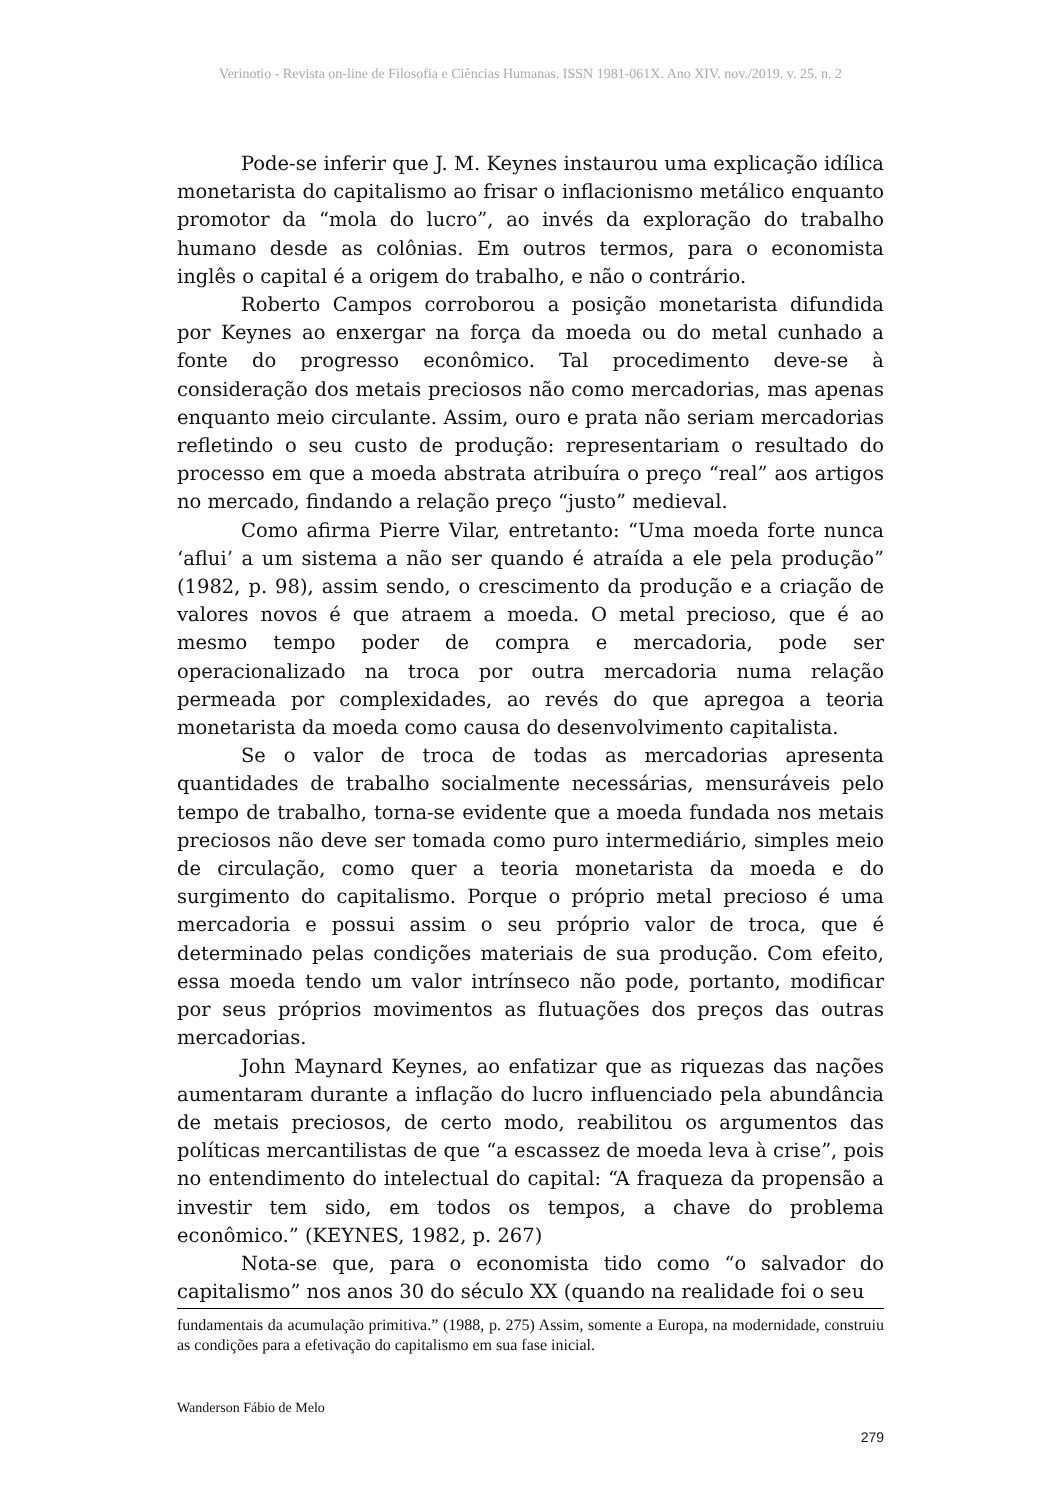Verinotio - Revista on-line de Filosofia e Ciências Humanas. ISSN 1981-061X. Ano XIV. nov./2019. v. 25. n. 2
Pode-se inferir que J. M. Keynes instaurou uma explicação idílica monetarista do capitalismo ao frisar o inflacionismo metálico enquanto promotor da “mola do lucro”, ao invés da exploração do trabalho humano desde as colônias. Em outros termos, para o economista inglês o capital é a origem do trabalho, e não o contrário.
Roberto Campos corroborou a posição monetarista difundida por Keynes ao enxergar na força da moeda ou do metal cunhado a fonte do progresso econômico. Tal procedimento deve-se à consideração dos metais preciosos não como mercadorias, mas apenas enquanto meio circulante. Assim, ouro e prata não seriam mercadorias refletindo o seu custo de produção: representariam o resultado do processo em que a moeda abstrata atribuíra o preço “real” aos artigos no mercado, findando a relação preço “justo” medieval.
Como afirma Pierre Vilar, entretanto: “Uma moeda forte nunca ‘aflui’ a um sistema a não ser quando é atraída a ele pela produção” (1982, p. 98), assim sendo, o crescimento da produção e a criação de valores novos é que atraem a moeda. O metal precioso, que é ao mesmo tempo poder de compra e mercadoria, pode ser operacionalizado na troca por outra mercadoria numa relação permeada por complexidades, ao revés do que apregoa a teoria monetarista da moeda como causa do desenvolvimento capitalista.
Se o valor de troca de todas as mercadorias apresenta quantidades de trabalho socialmente necessárias, mensuráveis pelo tempo de trabalho, torna-se evidente que a moeda fundada nos metais preciosos não deve ser tomada como puro intermediário, simples meio de circulação, como quer a teoria monetarista da moeda e do surgimento do capitalismo. Porque o próprio metal precioso é uma mercadoria e possui assim o seu próprio valor de troca, que é determinado pelas condições materiais de sua produção. Com efeito, essa moeda tendo um valor intrínseco não pode, portanto, modificar por seus próprios movimentos as flutuações dos preços das outras mercadorias.
John Maynard Keynes, ao enfatizar que as riquezas das nações aumentaram durante a inflação do lucro influenciado pela abundância de metais preciosos, de certo modo, reabilitou os argumentos das políticas mercantilistas de que “a escassez de moeda leva à crise”, pois no entendimento do intelectual do capital: “A fraqueza da propensão a investir tem sido, em todos os tempos, a chave do problema econômico.” (KEYNES, 1982, p. 267)
Nota-se que, para o economista tido como “o salvador do capitalismo” nos anos 30 do século XX (quando na realidade foi o seu
fundamentais da acumulação primitiva.” (1988, p. 275) Assim, somente a Europa, na modernidade, construiu as condições para a efetivação do capitalismo em sua fase inicial.
Wanderson Fábio de Melo
279